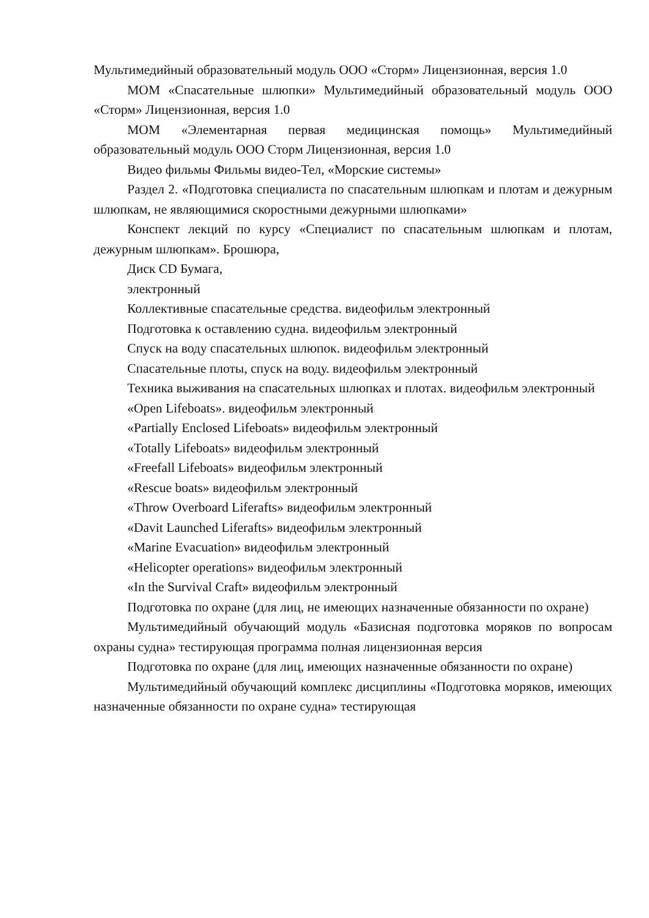Мультимедийный образовательный модуль ООО «Сторм» Лицензионная, версия 1.0
МОМ «Спасательные шлюпки» Мультимедийный образовательный модуль ООО «Сторм» Лицензионная, версия 1.0
МОМ «Элементарная первая медицинская помощь» Мультимедийный образовательный модуль ООО Сторм Лицензионная, версия 1.0
Видео фильмы Фильмы видео-Тел, «Морские системы»
Раздел 2. «Подготовка специалиста по спасательным шлюпкам и плотам и дежурным шлюпкам, не являющимися скоростными дежурными шлюпками»
Конспект лекций по курсу «Специалист по спасательным шлюпкам и плотам, дежурным шлюпкам». Брошюра,
Диск CD Бумага,
электронный
Коллективные спасательные средства. видеофильм электронный
Подготовка к оставлению судна. видеофильм электронный
Спуск на воду спасательных шлюпок. видеофильм электронный
Спасательные плоты, спуск на воду. видеофильм электронный
Техника выживания на спасательных шлюпках и плотах. видеофильм электронный
«Open Lifeboats». видеофильм электронный
«Partially Enclosed Lifeboats» видеофильм электронный
«Totally Lifeboats» видеофильм электронный
«Freefall Lifeboats» видеофильм электронный
«Rescue boats» видеофильм электронный
«Throw Overboard Liferafts» видеофильм электронный
«Davit Launched Liferafts» видеофильм электронный
«Marine Evacuation» видеофильм электронный
«Helicopter operations» видеофильм электронный
«In the Survival Craft» видеофильм электронный
Подготовка по охране (для лиц, не имеющих назначенные обязанности по охране)
Мультимедийный обучающий модуль «Базисная подготовка моряков по вопросам охраны судна» тестирующая программа полная лицензионная версия
Подготовка по охране (для лиц, имеющих назначенные обязанности по охране)
Мультимедийный обучающий комплекс дисциплины «Подготовка моряков, имеющих назначенные обязанности по охране судна» тестирующая